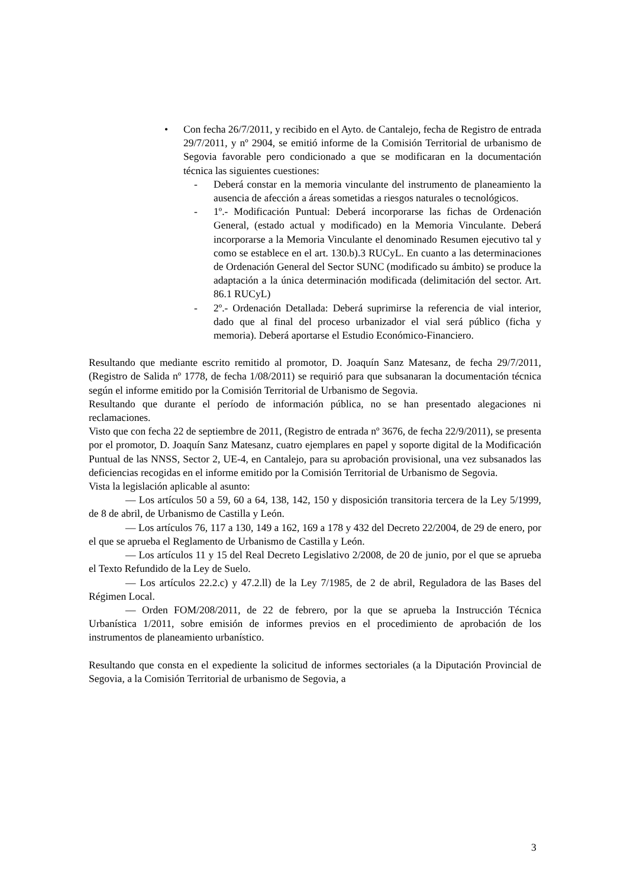• Con fecha 26/7/2011, y recibido en el Ayto. de Cantalejo, fecha de Registro de entrada 29/7/2011, y nº 2904, se emitió informe de la Comisión Territorial de urbanismo de Segovia favorable pero condicionado a que se modificaran en la documentación técnica las siguientes cuestiones:
- Deberá constar en la memoria vinculante del instrumento de planeamiento la ausencia de afección a áreas sometidas a riesgos naturales o tecnológicos.
- 1º.- Modificación Puntual: Deberá incorporarse las fichas de Ordenación General, (estado actual y modificado) en la Memoria Vinculante. Deberá incorporarse a la Memoria Vinculante el denominado Resumen ejecutivo tal y como se establece en el art. 130.b).3 RUCyL. En cuanto a las determinaciones de Ordenación General del Sector SUNC (modificado su ámbito) se produce la adaptación a la única determinación modificada (delimitación del sector. Art. 86.1 RUCyL)
- 2º.- Ordenación Detallada: Deberá suprimirse la referencia de vial interior, dado que al final del proceso urbanizador el vial será público (ficha y memoria). Deberá aportarse el Estudio Económico-Financiero.
Resultando que mediante escrito remitido al promotor, D. Joaquín Sanz Matesanz, de fecha 29/7/2011, (Registro de Salida nº 1778, de fecha 1/08/2011) se requirió para que subsanaran la documentación técnica según el informe emitido por la Comisión Territorial de Urbanismo de Segovia.
Resultando que durante el período de información pública, no se han presentado alegaciones ni reclamaciones.
Visto que con fecha 22 de septiembre de 2011, (Registro de entrada nº 3676, de fecha 22/9/2011), se presenta por el promotor, D. Joaquín Sanz Matesanz, cuatro ejemplares en papel y soporte digital de la Modificación Puntual de las NNSS, Sector 2, UE-4, en Cantalejo, para su aprobación provisional, una vez subsanados las deficiencias recogidas en el informe emitido por la Comisión Territorial de Urbanismo de Segovia.
Vista la legislación aplicable al asunto:
— Los artículos 50 a 59, 60 a 64, 138, 142, 150 y disposición transitoria tercera de la Ley 5/1999, de 8 de abril, de Urbanismo de Castilla y León.
— Los artículos 76, 117 a 130, 149 a 162, 169 a 178 y 432 del Decreto 22/2004, de 29 de enero, por el que se aprueba el Reglamento de Urbanismo de Castilla y León.
— Los artículos 11 y 15 del Real Decreto Legislativo 2/2008, de 20 de junio, por el que se aprueba el Texto Refundido de la Ley de Suelo.
— Los artículos 22.2.c) y 47.2.ll) de la Ley 7/1985, de 2 de abril, Reguladora de las Bases del Régimen Local.
— Orden FOM/208/2011, de 22 de febrero, por la que se aprueba la Instrucción Técnica Urbanística 1/2011, sobre emisión de informes previos en el procedimiento de aprobación de los instrumentos de planeamiento urbanístico.
Resultando que consta en el expediente la solicitud de informes sectoriales (a la Diputación Provincial de Segovia, a la Comisión Territorial de urbanismo de Segovia, a
3